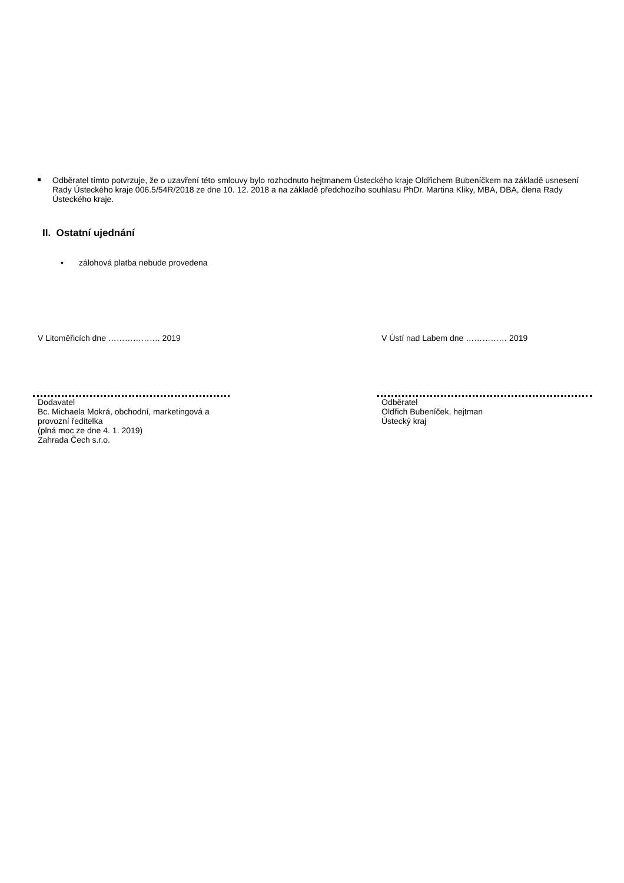Odběratel tímto potvrzuje, že o uzavření této smlouvy bylo rozhodnuto hejtmanem Ústeckého kraje Oldřichem Bubeníčkem na základě usnesení Rady Ústeckého kraje 006.5/54R/2018 ze dne 10. 12. 2018 a na základě předchozího souhlasu PhDr. Martina Kliky, MBA, DBA, člena Rady Ústeckého kraje.
II. Ostatní ujednání
• zálohová platba nebude provedena
V Litoměřicích dne ………………. 2019
V Ústí nad Labem dne …………… 2019
Dodavatel
Bc. Michaela Mokrá, obchodní, marketingová a provozní ředitelka
(plná moc ze dne 4. 1. 2019)
Zahrada Čech s.r.o.
Odběratel
Oldřich Bubeníček, hejtman
Ústecký kraj